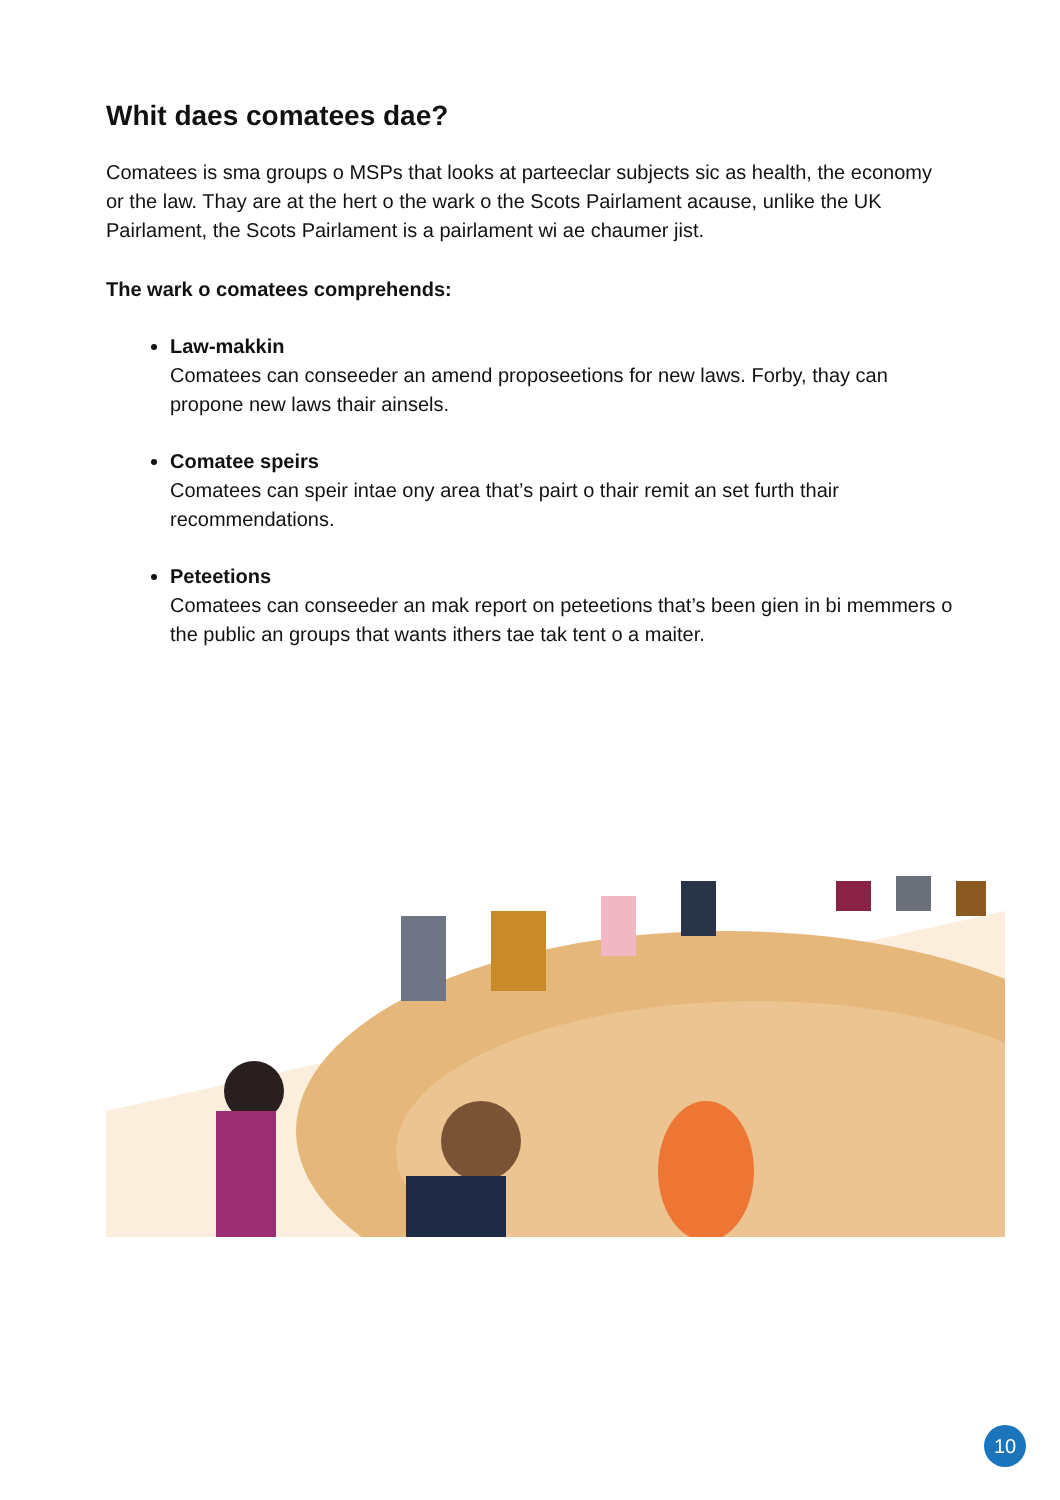Whit daes comatees dae?
Comatees is sma groups o MSPs that looks at parteeclar subjects sic as health, the economy or the law. Thay are at the hert o the wark o the Scots Pairlament acause, unlike the UK Pairlament, the Scots Pairlament is a pairlament wi ae chaumer jist.
The wark o comatees comprehends:
Law-makkin
Comatees can conseeder an amend proposeetions for new laws. Forby, thay can propone new laws thair ainsels.
Comatee speirs
Comatees can speir intae ony area that’s pairt o thair remit an set furth thair recommendations.
Peteetions
Comatees can conseeder an mak report on peteetions that’s been gien in bi memmers o the public an groups that wants ithers tae tak tent o a maiter.
10